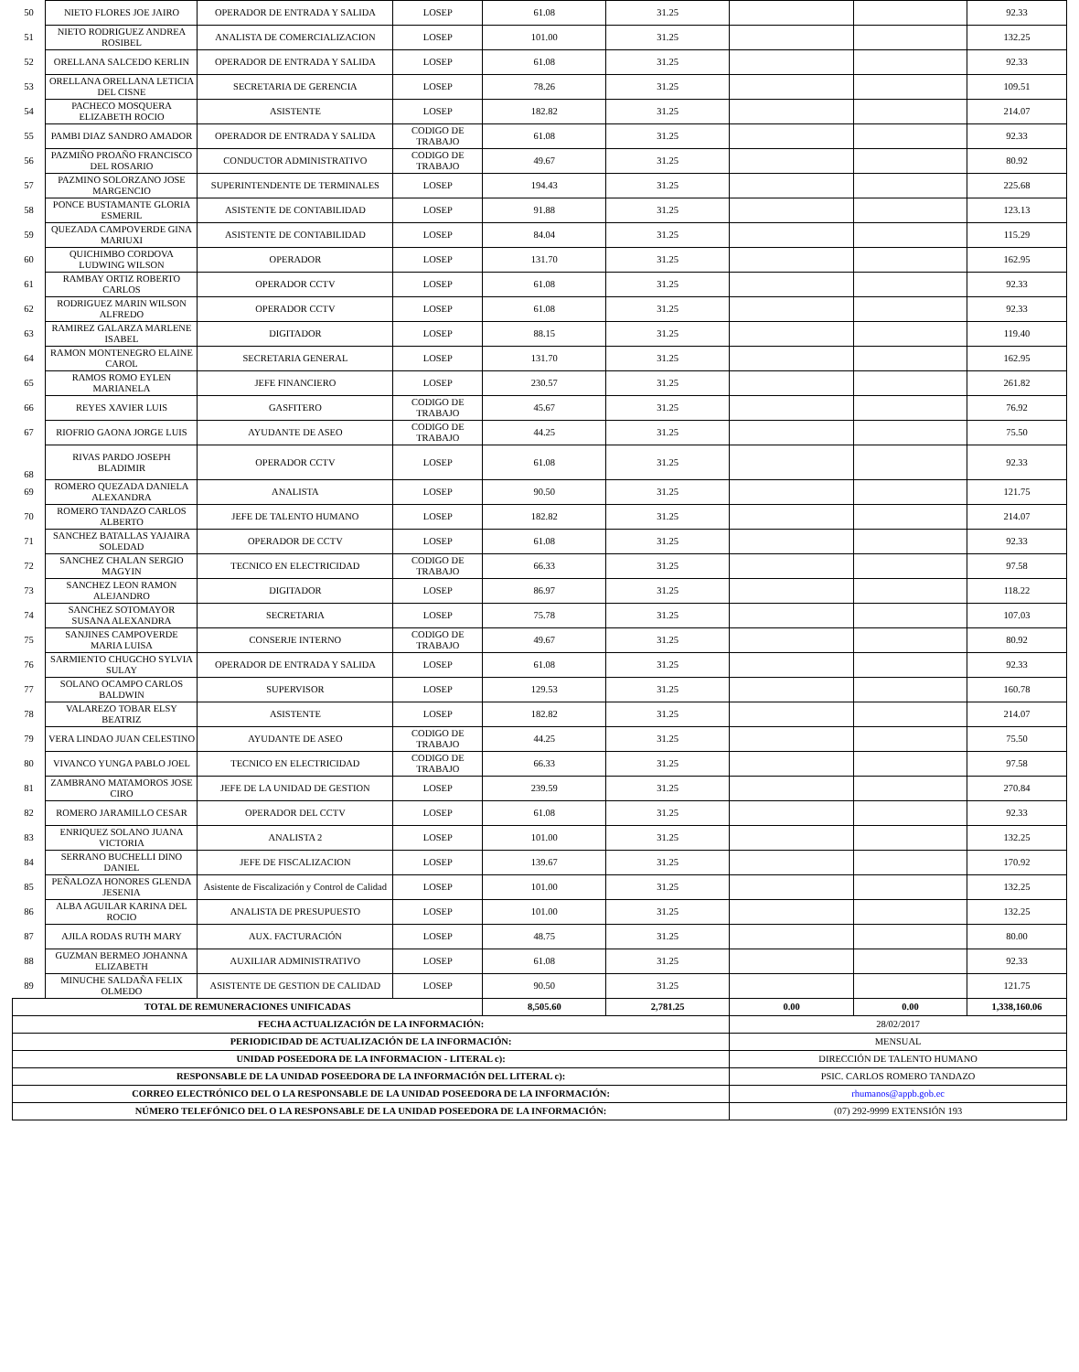| 50 | NIETO FLORES JOE JAIRO | OPERADOR DE ENTRADA Y SALIDA | LOSEP | 61.08 | 31.25 | | | 92.33 |
| 51 | NIETO RODRIGUEZ ANDREA ROSIBEL | ANALISTA DE COMERCIALIZACION | LOSEP | 101.00 | 31.25 | | | 132.25 |
| 52 | ORELLANA SALCEDO KERLIN | OPERADOR DE ENTRADA Y SALIDA | LOSEP | 61.08 | 31.25 | | | 92.33 |
| 53 | ORELLANA ORELLANA LETICIA DEL CISNE | SECRETARIA DE GERENCIA | LOSEP | 78.26 | 31.25 | | | 109.51 |
| 54 | PACHECO MOSQUERA ELIZABETH ROCIO | ASISTENTE | LOSEP | 182.82 | 31.25 | | | 214.07 |
| 55 | PAMBI DIAZ SANDRO AMADOR | OPERADOR DE ENTRADA Y SALIDA | CODIGO DE TRABAJO | 61.08 | 31.25 | | | 92.33 |
| 56 | PAZMIÑO PROAÑO FRANCISCO DEL ROSARIO | CONDUCTOR ADMINISTRATIVO | CODIGO DE TRABAJO | 49.67 | 31.25 | | | 80.92 |
| 57 | PAZMINO SOLORZANO JOSE MARGENCIO | SUPERINTENDENTE DE TERMINALES | LOSEP | 194.43 | 31.25 | | | 225.68 |
| 58 | PONCE BUSTAMANTE GLORIA ESMERIL | ASISTENTE DE CONTABILIDAD | LOSEP | 91.88 | 31.25 | | | 123.13 |
| 59 | QUEZADA CAMPOVERDE GINA MARIUXI | ASISTENTE DE CONTABILIDAD | LOSEP | 84.04 | 31.25 | | | 115.29 |
| 60 | QUICHIMBO CORDOVA LUDWING WILSON | OPERADOR | LOSEP | 131.70 | 31.25 | | | 162.95 |
| 61 | RAMBAY ORTIZ ROBERTO CARLOS | OPERADOR CCTV | LOSEP | 61.08 | 31.25 | | | 92.33 |
| 62 | RODRIGUEZ MARIN WILSON ALFREDO | OPERADOR CCTV | LOSEP | 61.08 | 31.25 | | | 92.33 |
| 63 | RAMIREZ GALARZA MARLENE ISABEL | DIGITADOR | LOSEP | 88.15 | 31.25 | | | 119.40 |
| 64 | RAMON MONTENEGRO ELAINE CAROL | SECRETARIA GENERAL | LOSEP | 131.70 | 31.25 | | | 162.95 |
| 65 | RAMOS ROMO EYLEN MARIANELA | JEFE FINANCIERO | LOSEP | 230.57 | 31.25 | | | 261.82 |
| 66 | REYES XAVIER LUIS | GASFITERO | CODIGO DE TRABAJO | 45.67 | 31.25 | | | 76.92 |
| 67 | RIOFRIO GAONA JORGE LUIS | AYUDANTE DE ASEO | CODIGO DE TRABAJO | 44.25 | 31.25 | | | 75.50 |
| 68 | RIVAS PARDO JOSEPH BLADIMIR | OPERADOR CCTV | LOSEP | 61.08 | 31.25 | | | 92.33 |
| 69 | ROMERO QUEZADA DANIELA ALEXANDRA | ANALISTA | LOSEP | 90.50 | 31.25 | | | 121.75 |
| 70 | ROMERO TANDAZO CARLOS ALBERTO | JEFE DE TALENTO HUMANO | LOSEP | 182.82 | 31.25 | | | 214.07 |
| 71 | SANCHEZ BATALLAS YAJAIRA SOLEDAD | OPERADOR DE CCTV | LOSEP | 61.08 | 31.25 | | | 92.33 |
| 72 | SANCHEZ CHALAN SERGIO MAGYIN | TECNICO EN ELECTRICIDAD | CODIGO DE TRABAJO | 66.33 | 31.25 | | | 97.58 |
| 73 | SANCHEZ LEON RAMON ALEJANDRO | DIGITADOR | LOSEP | 86.97 | 31.25 | | | 118.22 |
| 74 | SANCHEZ SOTOMAYOR SUSANA ALEXANDRA | SECRETARIA | LOSEP | 75.78 | 31.25 | | | 107.03 |
| 75 | SANJINES CAMPOVERDE MARIA LUISA | CONSERJE INTERNO | CODIGO DE TRABAJO | 49.67 | 31.25 | | | 80.92 |
| 76 | SARMIENTO CHUGCHO SYLVIA SULAY | OPERADOR DE ENTRADA Y SALIDA | LOSEP | 61.08 | 31.25 | | | 92.33 |
| 77 | SOLANO OCAMPO CARLOS BALDWIN | SUPERVISOR | LOSEP | 129.53 | 31.25 | | | 160.78 |
| 78 | VALAREZO TOBAR ELSY BEATRIZ | ASISTENTE | LOSEP | 182.82 | 31.25 | | | 214.07 |
| 79 | VERA LINDAO JUAN CELESTINO | AYUDANTE DE ASEO | CODIGO DE TRABAJO | 44.25 | 31.25 | | | 75.50 |
| 80 | VIVANCO YUNGA PABLO JOEL | TECNICO EN ELECTRICIDAD | CODIGO DE TRABAJO | 66.33 | 31.25 | | | 97.58 |
| 81 | ZAMBRANO MATAMOROS JOSE CIRO | JEFE DE LA UNIDAD DE GESTION | LOSEP | 239.59 | 31.25 | | | 270.84 |
| 82 | ROMERO JARAMILLO CESAR | OPERADOR DEL CCTV | LOSEP | 61.08 | 31.25 | | | 92.33 |
| 83 | ENRIQUEZ SOLANO JUANA VICTORIA | ANALISTA 2 | LOSEP | 101.00 | 31.25 | | | 132.25 |
| 84 | SERRANO BUCHELLI DINO DANIEL | JEFE DE FISCALIZACION | LOSEP | 139.67 | 31.25 | | | 170.92 |
| 85 | PEÑALOZA HONORES GLENDA JESENIA | Asistente de Fiscalización y Control de Calidad | LOSEP | 101.00 | 31.25 | | | 132.25 |
| 86 | ALBA AGUILAR KARINA DEL ROCIO | ANALISTA DE PRESUPUESTO | LOSEP | 101.00 | 31.25 | | | 132.25 |
| 87 | AJILA RODAS RUTH MARY | AUX. FACTURACIÓN | LOSEP | 48.75 | 31.25 | | | 80.00 |
| 88 | GUZMAN BERMEO JOHANNA ELIZABETH | AUXILIAR ADMINISTRATIVO | LOSEP | 61.08 | 31.25 | | | 92.33 |
| 89 | MINUCHE SALDAÑA FELIX OLMEDO | ASISTENTE DE GESTION DE CALIDAD | LOSEP | 90.50 | 31.25 | | | 121.75 |
| TOTAL DE REMUNERACIONES UNIFICADAS | | | | 8,505.60 | 2,781.25 | 0.00 | 0.00 | 1,338,160.06 |
| FECHA ACTUALIZACIÓN DE LA INFORMACIÓN: | | | | | | 28/02/2017 | | |
| PERIODICIDAD DE ACTUALIZACIÓN DE LA INFORMACIÓN: | | | | | | MENSUAL | | |
| UNIDAD POSEEDORA DE LA INFORMACION - LITERAL c): | | | | | | DIRECCIÓN DE TALENTO HUMANO | | |
| RESPONSABLE DE LA UNIDAD POSEEDORA DE LA INFORMACIÓN DEL LITERAL c): | | | | | | PSIC. CARLOS ROMERO TANDAZO | | |
| CORREO ELECTRÓNICO DEL O LA RESPONSABLE DE LA UNIDAD POSEEDORA DE LA INFORMACIÓN: | | | | | | rhumanos@appb.gob.ec | | |
| NÚMERO TELEFÓNICO DEL O LA RESPONSABLE DE LA UNIDAD POSEEDORA DE LA INFORMACIÓN: | | | | | | (07) 292-9999 EXTENSIÓN 193 | | |